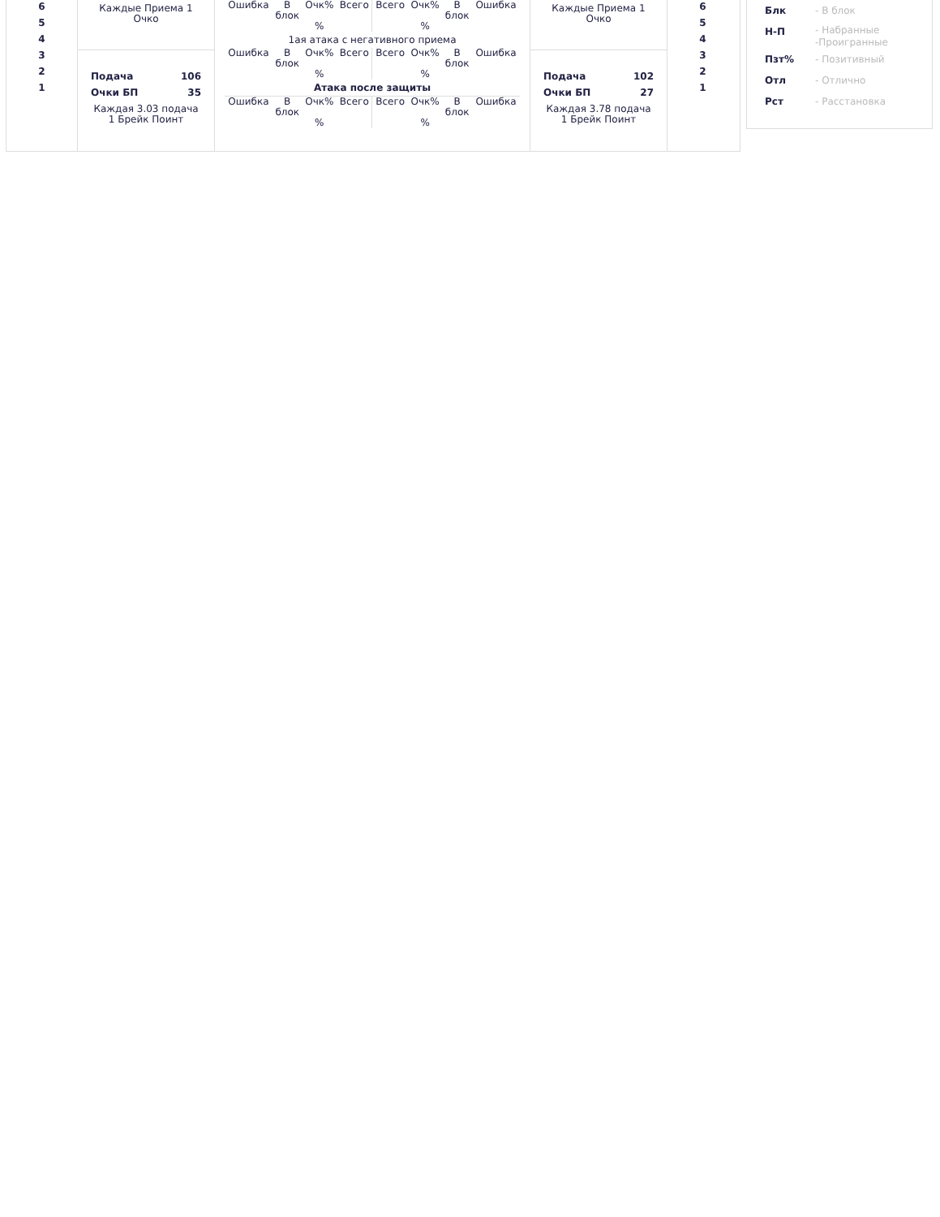6
5
4
3
2
1
Каждые Приема 1
Очко
Подача 106
Очки БП 35
Каждая 3.03 подача
1 Брейк Поинт
| Ошибка | В блок | Очк% % | Всего | Всего | Очк% % | В блок | Ошибка |
1ая атака с негативного приема
| Ошибка | В блок | Очк% % | Всего | Всего | Очк% % | В блок | Ошибка |
Атака после защиты
| Ошибка | В блок | Очк% % | Всего | Всего | Очк% % | В блок | Ошибка |
Каждые Приема 1
Очко
Подача 102
Очки БП 27
Каждая 3.78 подача
1 Брейк Поинт
6
5
4
3
2
1
Блк - В блок
Н-П - Набранные
-Проигранные
Пзт% - Позитивный
Отл - Отлично
Рст - Расстановка